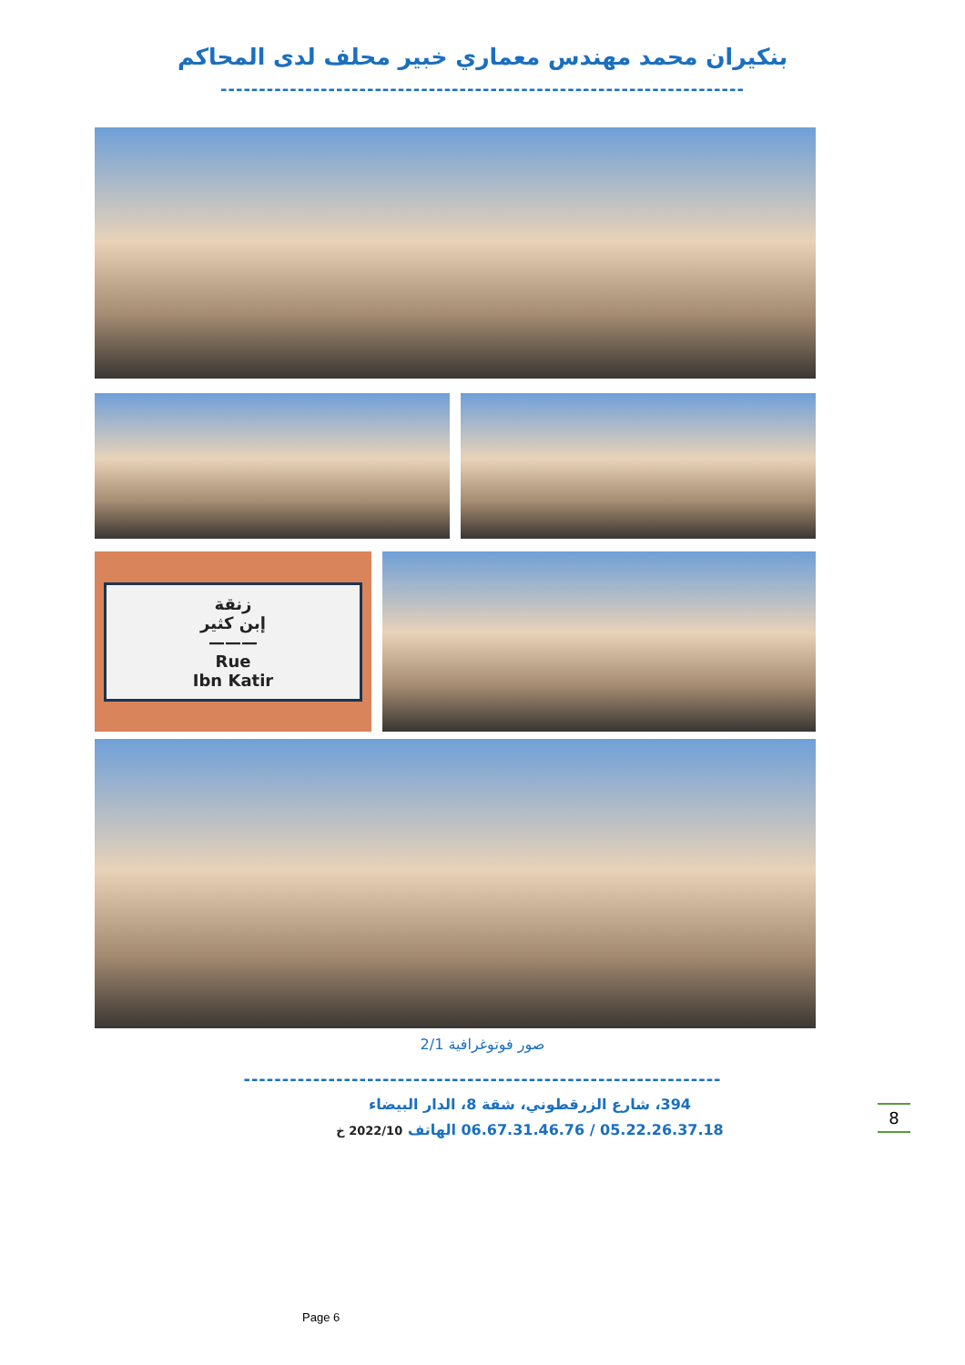بنكيران محمد مهندس معماري خبير محلف لدى المحاكم
--------------------------------------------------------------------
زنقة
إبن كثير
———
Rue
Ibn Katir
صور فوتوغرافية 2/1
--------------------------------------------------------------
394، شارع الزرقطوني، شقة 8، الدار البيضاء
05.22.26.37.18 / 06.67.31.46.76 الهاتف 2022/10 خ
8
Page 6